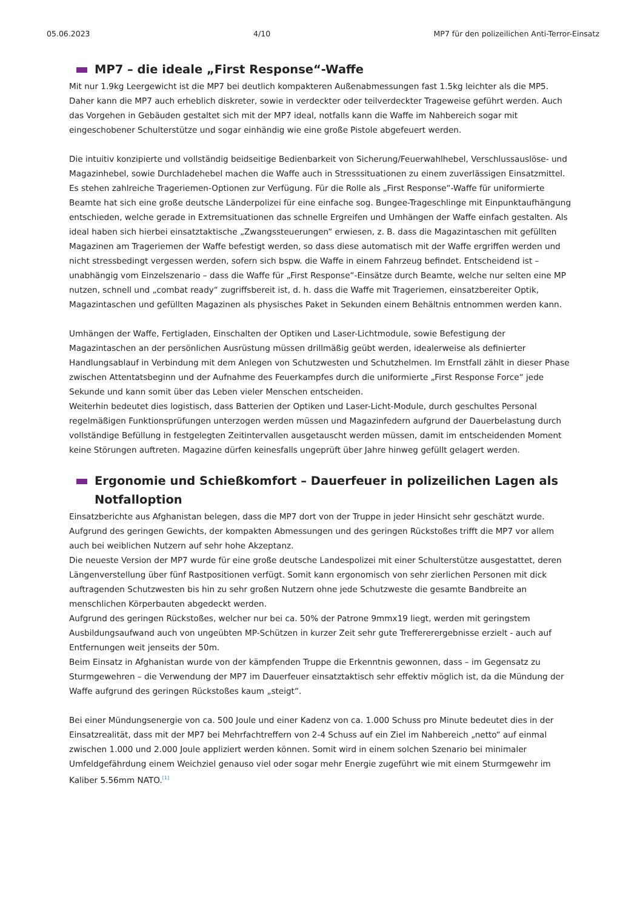05.06.2023 4/10 MP7 für den polizeilichen Anti-Terror-Einsatz
MP7 – die ideale „First Response“-Waffe
Mit nur 1.9kg Leergewicht ist die MP7 bei deutlich kompakteren Außenabmessungen fast 1.5kg leichter als die MP5. Daher kann die MP7 auch erheblich diskreter, sowie in verdeckter oder teilverdeckter Trageweise geführt werden. Auch das Vorgehen in Gebäuden gestaltet sich mit der MP7 ideal, notfalls kann die Waffe im Nahbereich sogar mit eingeschobener Schulterstütze und sogar einhändig wie eine große Pistole abgefeuert werden.
Die intuitiv konzipierte und vollständig beidseitige Bedienbarkeit von Sicherung/Feuerwahlhebel, Verschlussauslöse- und Magazinhebel, sowie Durchladehebel machen die Waffe auch in Stresssituationen zu einem zuverlässigen Einsatzmittel. Es stehen zahlreiche Trageriemen-Optionen zur Verfügung. Für die Rolle als „First Response“-Waffe für uniformierte Beamte hat sich eine große deutsche Länderpolizei für eine einfache sog. Bungee-Trageschlinge mit Einpunktaufhängung entschieden, welche gerade in Extremsituationen das schnelle Ergreifen und Umhängen der Waffe einfach gestalten. Als ideal haben sich hierbei einsatztaktische „Zwangssteuerungen“ erwiesen, z. B. dass die Magazintaschen mit gefüllten Magazinen am Trageriemen der Waffe befestigt werden, so dass diese automatisch mit der Waffe ergriffen werden und nicht stressbedingt vergessen werden, sofern sich bspw. die Waffe in einem Fahrzeug befindet. Entscheidend ist – unabhängig vom Einzelszenario – dass die Waffe für „First Response“-Einsätze durch Beamte, welche nur selten eine MP nutzen, schnell und „combat ready“ zugriffsbereit ist, d. h. dass die Waffe mit Trageriemen, einsatzbereiter Optik, Magazintaschen und gefüllten Magazinen als physisches Paket in Sekunden einem Behältnis entnommen werden kann.
Umhängen der Waffe, Fertigladen, Einschalten der Optiken und Laser-Lichtmodule, sowie Befestigung der Magazintaschen an der persönlichen Ausrüstung müssen drillmäßig geübt werden, idealerweise als definierter Handlungsablauf in Verbindung mit dem Anlegen von Schutzwesten und Schutzhelmen. Im Ernstfall zählt in dieser Phase zwischen Attentatsbeginn und der Aufnahme des Feuerkampfes durch die uniformierte „First Response Force“ jede Sekunde und kann somit über das Leben vieler Menschen entscheiden.
Weiterhin bedeutet dies logistisch, dass Batterien der Optiken und Laser-Licht-Module, durch geschultes Personal regelmäßigen Funktionsprüfungen unterzogen werden müssen und Magazinfedern aufgrund der Dauerbelastung durch vollständige Befüllung in festgelegten Zeitintervallen ausgetauscht werden müssen, damit im entscheidenden Moment keine Störungen auftreten. Magazine dürfen keinesfalls ungeprüft über Jahre hinweg gefüllt gelagert werden.
Ergonomie und Schießkomfort – Dauerfeuer in polizeilichen Lagen als Notfalloption
Einsatzberichte aus Afghanistan belegen, dass die MP7 dort von der Truppe in jeder Hinsicht sehr geschätzt wurde. Aufgrund des geringen Gewichts, der kompakten Abmessungen und des geringen Rückstoßes trifft die MP7 vor allem auch bei weiblichen Nutzern auf sehr hohe Akzeptanz.
Die neueste Version der MP7 wurde für eine große deutsche Landespolizei mit einer Schulterstütze ausgestattet, deren Längenverstellung über fünf Rastpositionen verfügt. Somit kann ergonomisch von sehr zierlichen Personen mit dick auftragenden Schutzwesten bis hin zu sehr großen Nutzern ohne jede Schutzweste die gesamte Bandbreite an menschlichen Körperbauten abgedeckt werden.
Aufgrund des geringen Rückstoßes, welcher nur bei ca. 50% der Patrone 9mmx19 liegt, werden mit geringstem Ausbildungsaufwand auch von ungeübten MP-Schützen in kurzer Zeit sehr gute Treffererergebnisse erzielt - auch auf Entfernungen weit jenseits der 50m.
Beim Einsatz in Afghanistan wurde von der kämpfenden Truppe die Erkenntnis gewonnen, dass – im Gegensatz zu Sturmgewehren – die Verwendung der MP7 im Dauerfeuer einsatztaktisch sehr effektiv möglich ist, da die Mündung der Waffe aufgrund des geringen Rückstoßes kaum „steigt“.
Bei einer Mündungsenergie von ca. 500 Joule und einer Kadenz von ca. 1.000 Schuss pro Minute bedeutet dies in der Einsatzrealität, dass mit der MP7 bei Mehrfachtreffern von 2-4 Schuss auf ein Ziel im Nahbereich „netto“ auf einmal zwischen 1.000 und 2.000 Joule appliziert werden können. Somit wird in einem solchen Szenario bei minimaler Umfeldgefährdung einem Weichziel genauso viel oder sogar mehr Energie zugeführt wie mit einem Sturmgewehr im Kaliber 5.56mm NATO.<sup>[1]</sup>